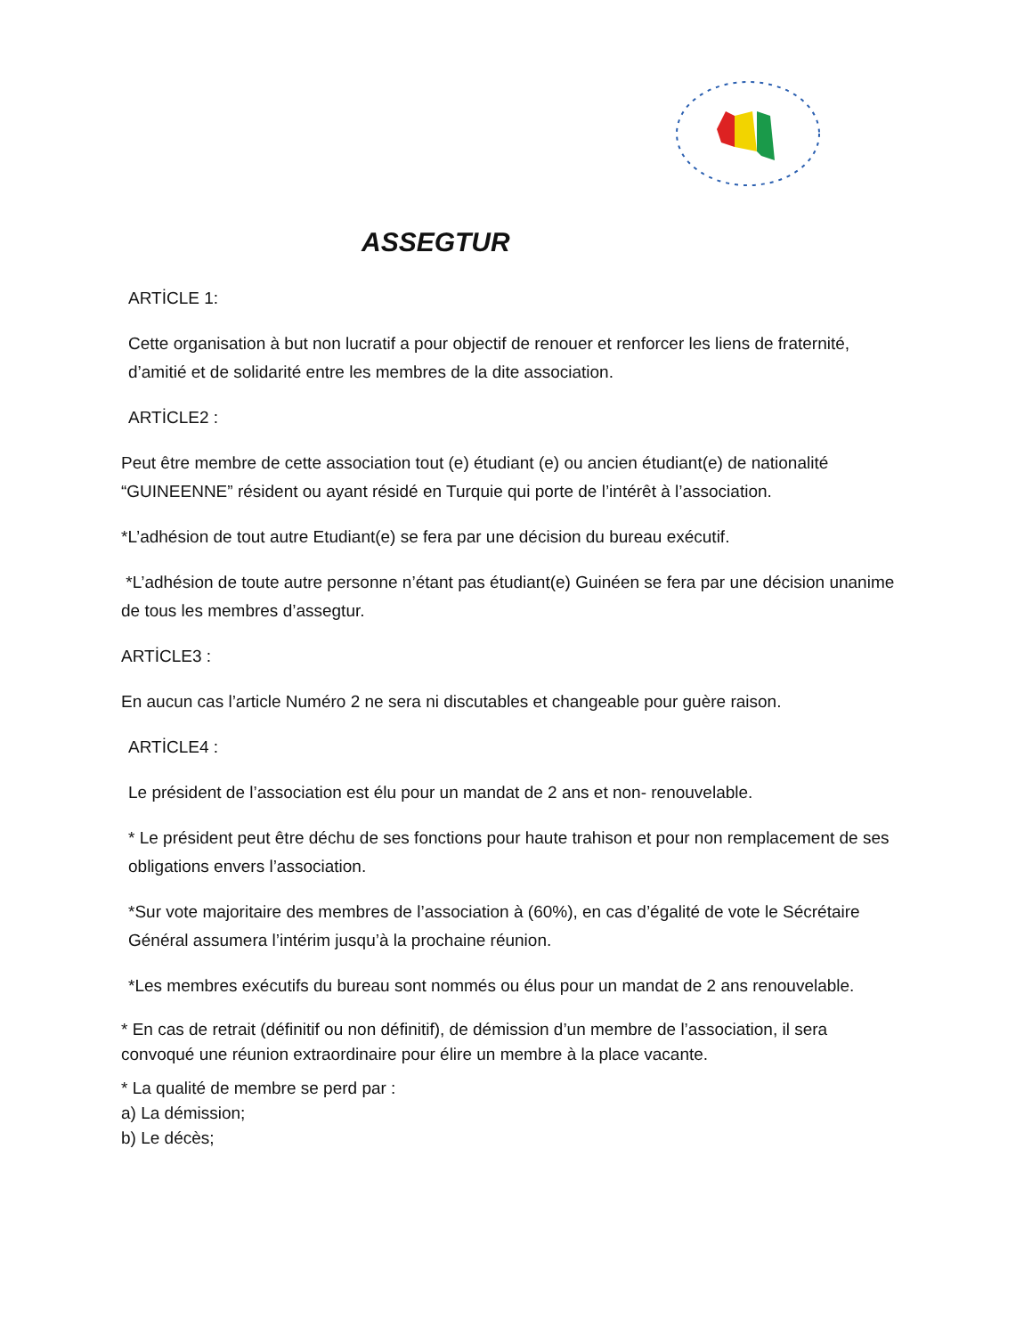ASSEGTUR
ARTİCLE 1:
Cette organisation à but non lucratif a pour objectif de renouer et renforcer les liens de fraternité, d’amitié et de solidarité entre les membres de la dite association.
ARTİCLE2 :
Peut être membre de cette association tout (e) étudiant (e) ou ancien étudiant(e) de nationalité “GUINEENNE” résident ou ayant résidé en Turquie qui porte de l’intérêt à l’association.
*L’adhésion de tout autre Etudiant(e) se fera par une décision du bureau exécutif.
*L’adhésion de toute autre personne n’étant pas étudiant(e) Guinéen se fera par une décision unanime de tous les membres d’assegtur.
ARTİCLE3 :
En aucun cas l’article Numéro 2 ne sera ni discutables et changeable pour guère raison.
ARTİCLE4 :
Le président de l’association est élu pour un mandat de 2 ans et non- renouvelable.
* Le président peut être déchu de ses fonctions pour haute trahison et pour non remplacement de ses obligations envers l’association.
*Sur vote majoritaire des membres de l’association à (60%), en cas d’égalité de vote le Sécrétaire Général assumera l’intérim jusqu’à la prochaine réunion.
*Les membres exécutifs du bureau sont nommés ou élus pour un mandat de 2 ans renouvelable.
* En cas de retrait (définitif ou non définitif), de démission d’un membre de l’association, il sera convoqué une réunion extraordinaire pour élire un membre à la place vacante.
* La qualité de membre se perd par :
a) La démission;
b) Le décès;